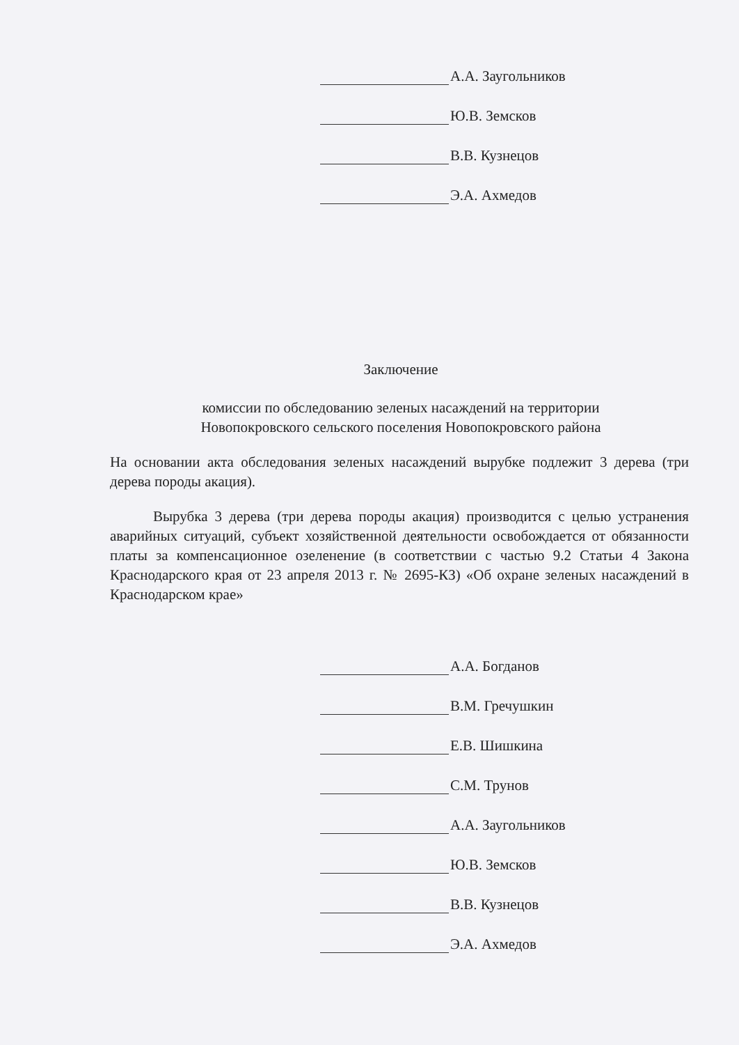А.А. Заугольников
Ю.В. Земсков
В.В. Кузнецов
Э.А. Ахмедов
Заключение
комиссии по обследованию зеленых насаждений на территории
Новопокровского сельского поселения Новопокровского района
На основании акта обследования зеленых насаждений вырубке подлежит 3 дерева (три дерева породы акация).
Вырубка 3 дерева (три дерева породы акация) производится с целью устранения аварийных ситуаций, субъект хозяйственной деятельности освобождается от обязанности платы за компенсационное озеленение (в соответствии с частью 9.2 Статьи 4 Закона Краснодарского края от 23 апреля 2013 г. № 2695-КЗ) «Об охране зеленых насаждений в Краснодарском крае»
А.А. Богданов
В.М. Гречушкин
Е.В. Шишкина
С.М. Трунов
А.А. Заугольников
Ю.В. Земсков
В.В. Кузнецов
Э.А. Ахмедов